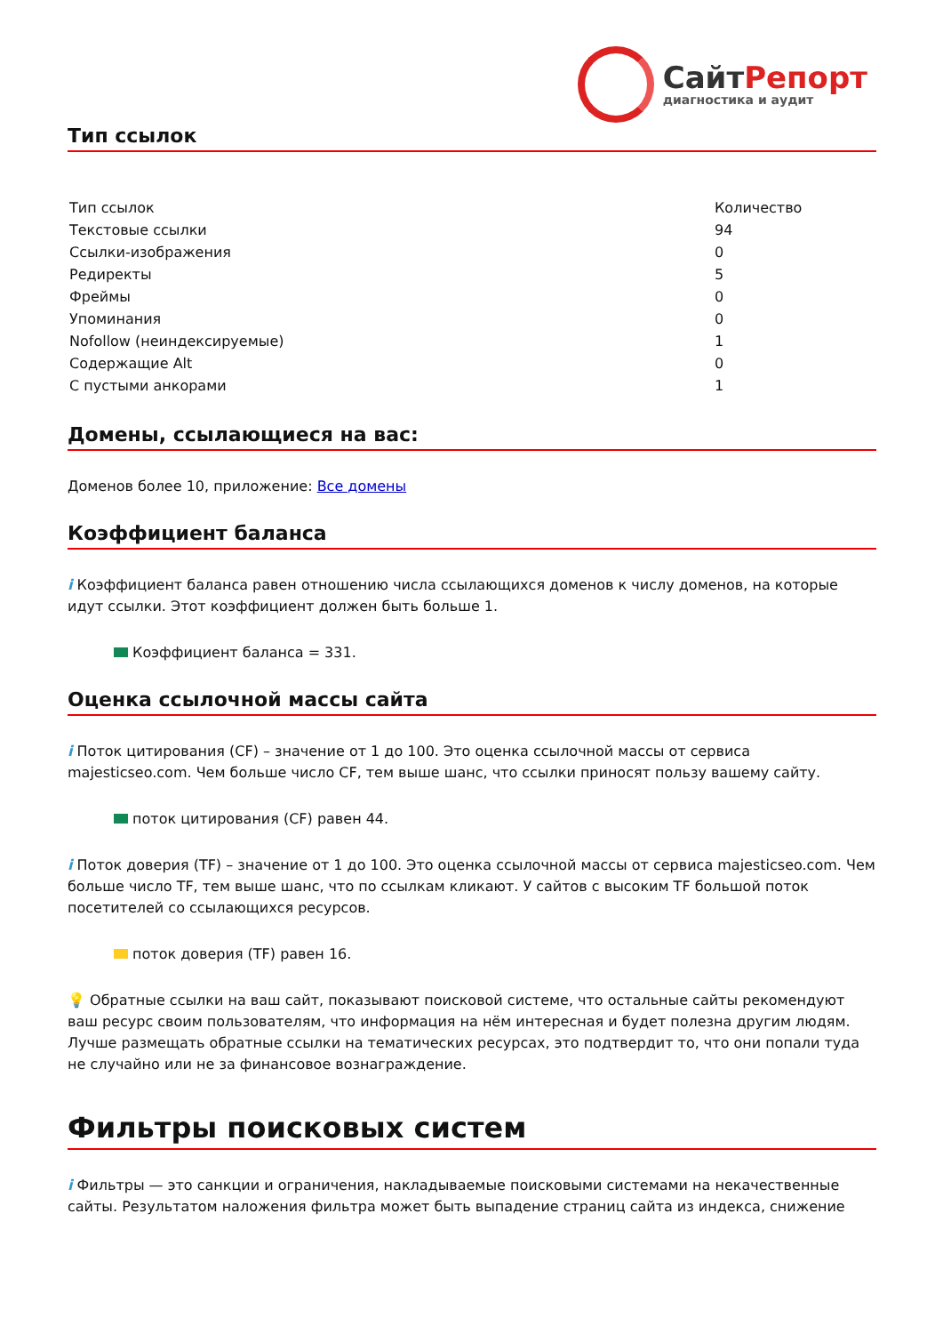СайтРепорт
диагностика и аудит
Тип ссылок
| Тип ссылок | Количество |
| Текстовые ссылки | 94 |
| Ссылки-изображения | 0 |
| Редиректы | 5 |
| Фреймы | 0 |
| Упоминания | 0 |
| Nofollow (неиндексируемые) | 1 |
| Содержащие Alt | 0 |
| С пустыми анкорами | 1 |
Домены, ссылающиеся на вас:
Доменов более 10, приложение: Все домены
Коэффициент баланса
i Коэффициент баланса равен отношению числа ссылающихся доменов к числу доменов, на которые идут ссылки. Этот коэффициент должен быть больше 1.
Коэффициент баланса = 331.
Оценка ссылочной массы сайта
i Поток цитирования (CF) – значение от 1 до 100. Это оценка ссылочной массы от сервиса majesticseo.com. Чем больше число CF, тем выше шанс, что ссылки приносят пользу вашему сайту.
поток цитирования (CF) равен 44.
i Поток доверия (TF) – значение от 1 до 100. Это оценка ссылочной массы от сервиса majesticseo.com. Чем больше число TF, тем выше шанс, что по ссылкам кликают. У сайтов с высоким TF большой поток посетителей со ссылающихся ресурсов.
поток доверия (TF) равен 16.
💡 Обратные ссылки на ваш сайт, показывают поисковой системе, что остальные сайты рекомендуют ваш ресурс своим пользователям, что информация на нём интересная и будет полезна другим людям.
Лучше размещать обратные ссылки на тематических ресурсах, это подтвердит то, что они попали туда не случайно или не за финансовое вознаграждение.
Фильтры поисковых систем
i Фильтры — это санкции и ограничения, накладываемые поисковыми системами на некачественные сайты. Результатом наложения фильтра может быть выпадение страниц сайта из индекса, снижение